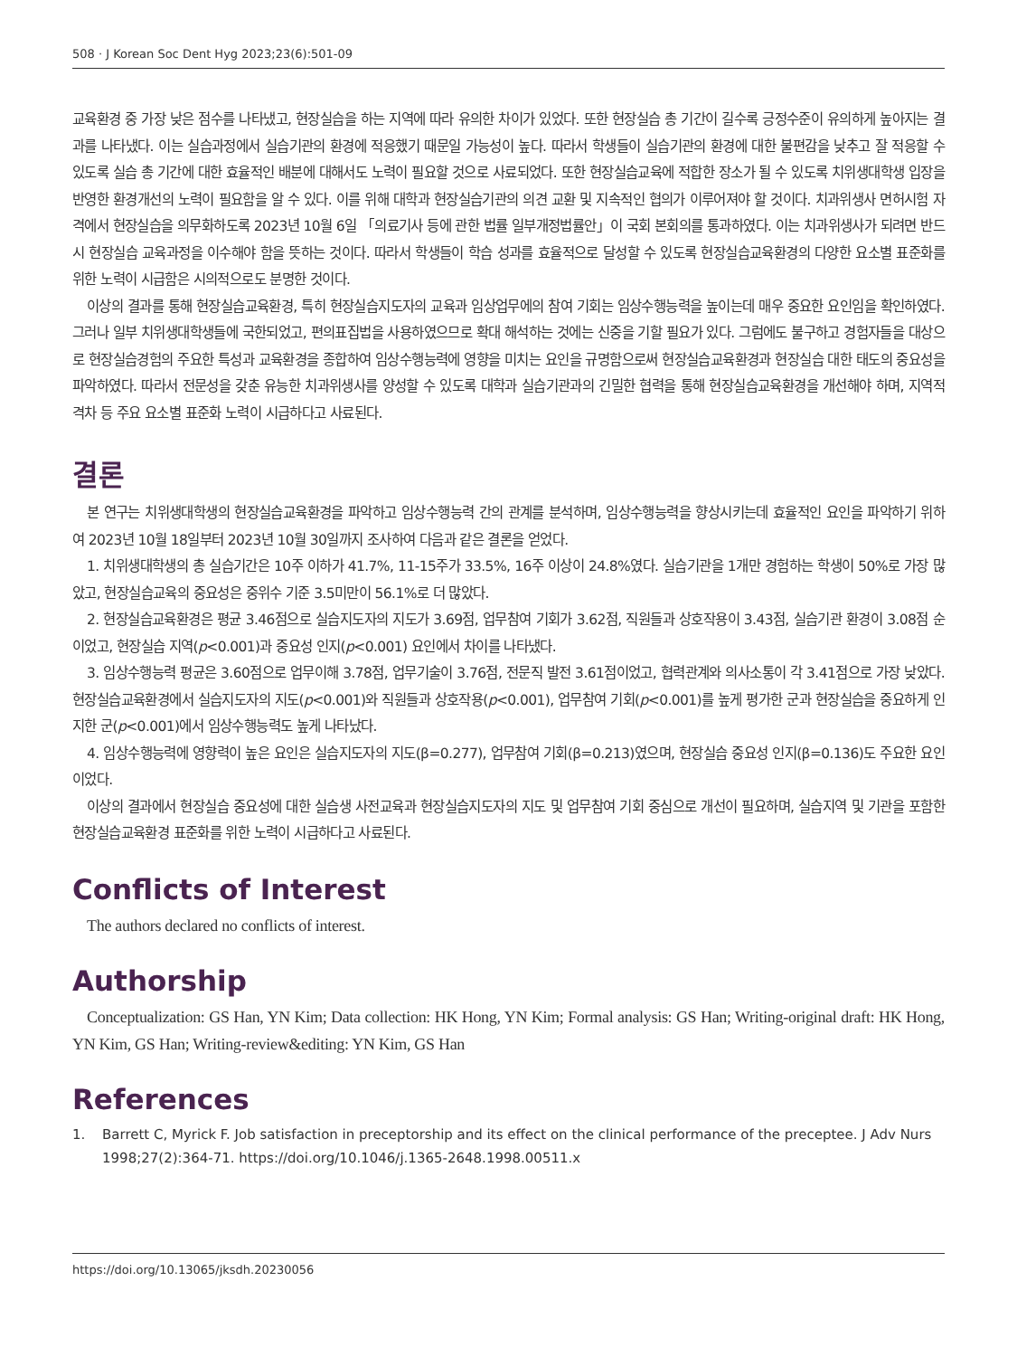508 · J Korean Soc Dent Hyg 2023;23(6):501-09
교육환경 중 가장 낮은 점수를 나타냈고, 현장실습을 하는 지역에 따라 유의한 차이가 있었다. 또한 현장실습 총 기간이 길수록 긍정수준이 유의하게 높아지는 결과를 나타냈다. 이는 실습과정에서 실습기관의 환경에 적응했기 때문일 가능성이 높다. 따라서 학생들이 실습기관의 환경에 대한 불편감을 낮추고 잘 적응할 수 있도록 실습 총 기간에 대한 효율적인 배분에 대해서도 노력이 필요할 것으로 사료되었다. 또한 현장실습교육에 적합한 장소가 될 수 있도록 치위생대학생 입장을 반영한 환경개선의 노력이 필요함을 알 수 있다. 이를 위해 대학과 현장실습기관의 의견 교환 및 지속적인 협의가 이루어져야 할 것이다. 치과위생사 면허시험 자격에서 현장실습을 의무화하도록 2023년 10월 6일 「의료기사 등에 관한 법률 일부개정법률안」이 국회 본회의를 통과하였다. 이는 치과위생사가 되려면 반드시 현장실습 교육과정을 이수해야 함을 뜻하는 것이다. 따라서 학생들이 학습 성과를 효율적으로 달성할 수 있도록 현장실습교육환경의 다양한 요소별 표준화를 위한 노력이 시급함은 시의적으로도 분명한 것이다.
이상의 결과를 통해 현장실습교육환경, 특히 현장실습지도자의 교육과 임상업무에의 참여 기회는 임상수행능력을 높이는데 매우 중요한 요인임을 확인하였다. 그러나 일부 치위생대학생들에 국한되었고, 편의표집법을 사용하였으므로 확대 해석하는 것에는 신중을 기할 필요가 있다. 그럼에도 불구하고 경험자들을 대상으로 현장실습경험의 주요한 특성과 교육환경을 종합하여 임상수행능력에 영향을 미치는 요인을 규명함으로써 현장실습교육환경과 현장실습 대한 태도의 중요성을 파악하였다. 따라서 전문성을 갖춘 유능한 치과위생사를 양성할 수 있도록 대학과 실습기관과의 긴밀한 협력을 통해 현장실습교육환경을 개선해야 하며, 지역적 격차 등 주요 요소별 표준화 노력이 시급하다고 사료된다.
결론
본 연구는 치위생대학생의 현장실습교육환경을 파악하고 임상수행능력 간의 관계를 분석하며, 임상수행능력을 향상시키는데 효율적인 요인을 파악하기 위하여 2023년 10월 18일부터 2023년 10월 30일까지 조사하여 다음과 같은 결론을 얻었다.
1. 치위생대학생의 총 실습기간은 10주 이하가 41.7%, 11-15주가 33.5%, 16주 이상이 24.8%였다. 실습기관을 1개만 경험하는 학생이 50%로 가장 많았고, 현장실습교육의 중요성은 중위수 기준 3.5미만이 56.1%로 더 많았다.
2. 현장실습교육환경은 평균 3.46점으로 실습지도자의 지도가 3.69점, 업무참여 기회가 3.62점, 직원들과 상호작용이 3.43점, 실습기관 환경이 3.08점 순이었고, 현장실습 지역(p<0.001)과 중요성 인지(p<0.001) 요인에서 차이를 나타냈다.
3. 임상수행능력 평균은 3.60점으로 업무이해 3.78점, 업무기술이 3.76점, 전문직 발전 3.61점이었고, 협력관계와 의사소통이 각 3.41점으로 가장 낮았다. 현장실습교육환경에서 실습지도자의 지도(p<0.001)와 직원들과 상호작용(p<0.001), 업무참여 기회(p<0.001)를 높게 평가한 군과 현장실습을 중요하게 인지한 군(p<0.001)에서 임상수행능력도 높게 나타났다.
4. 임상수행능력에 영향력이 높은 요인은 실습지도자의 지도(β=0.277), 업무참여 기회(β=0.213)였으며, 현장실습 중요성 인지(β=0.136)도 주요한 요인이었다.
이상의 결과에서 현장실습 중요성에 대한 실습생 사전교육과 현장실습지도자의 지도 및 업무참여 기회 중심으로 개선이 필요하며, 실습지역 및 기관을 포함한 현장실습교육환경 표준화를 위한 노력이 시급하다고 사료된다.
Conflicts of Interest
The authors declared no conflicts of interest.
Authorship
Conceptualization: GS Han, YN Kim; Data collection: HK Hong, YN Kim; Formal analysis: GS Han; Writing-original draft: HK Hong, YN Kim, GS Han; Writing-review&editing: YN Kim, GS Han
References
1. Barrett C, Myrick F. Job satisfaction in preceptorship and its effect on the clinical performance of the preceptee. J Adv Nurs 1998;27(2):364-71. https://doi.org/10.1046/j.1365-2648.1998.00511.x
https://doi.org/10.13065/jksdh.20230056